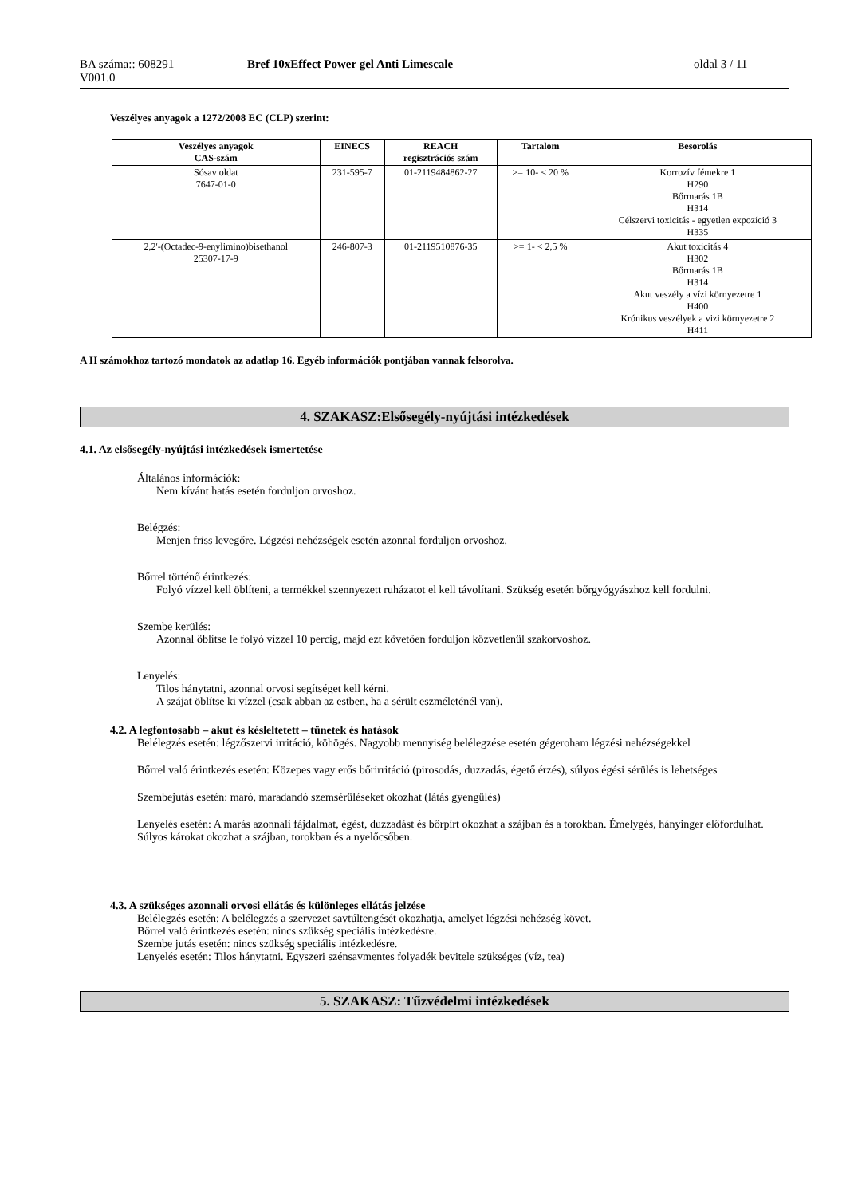BA száma:: 608291
V001.0
Bref 10xEffect Power gel Anti Limescale oldal 3 / 11
Veszélyes anyagok a 1272/2008 EC (CLP) szerint:
| Veszélyes anyagok CAS-szám | EINECS | REACH regisztrációs szám | Tartalom | Besorolás |
| --- | --- | --- | --- | --- |
| Sósav oldat 7647-01-0 | 231-595-7 | 01-2119484862-27 | >= 10- < 20 % | Korrozív fémekre 1 H290 Bőrmarás 1B H314 Célszervi toxicitás - egyetlen expozíció 3 H335 |
| 2,2'-(Octadec-9-enylimino)bisethanol 25307-17-9 | 246-807-3 | 01-2119510876-35 | >= 1- < 2,5 % | Akut toxicitás 4 H302 Bőrmarás 1B H314 Akut veszély a vízi környezetre 1 H400 Krónikus veszélyek a vizi környezetre 2 H411 |
A H számokhoz tartozó mondatok az adatlap 16. Egyéb információk pontjában vannak felsorolva.
4. SZAKASZ:Elsősegély-nyújtási intézkedések
4.1. Az elsősegély-nyújtási intézkedések ismertetése
Általános információk:
Nem kívánt hatás esetén forduljon orvoshoz.
Belégzés:
Menjen friss levegőre. Légzési nehézségek esetén azonnal forduljon orvoshoz.
Bőrrel történő érintkezés:
Folyó vízzel kell öblíteni, a termékkel szennyezett ruházatot el kell távolítani. Szükség esetén bőrgyógyászhoz kell fordulni.
Szembe kerülés:
Azonnal öblítse le folyó vízzel 10 percig, majd ezt követően forduljon közvetlenül szakorvoshoz.
Lenyelés:
Tilos hánytatni, azonnal orvosi segítséget kell kérni.
A szájat öblítse ki vízzel (csak abban az estben, ha a sérült eszméleténél van).
4.2. A legfontosabb – akut és késleltetett – tünetek és hatások
Belélegzés esetén: légzőszervi irritáció, köhögés. Nagyobb mennyiség belélegzése esetén gégeroham légzési nehézségekkel
Bőrrel való érintkezés esetén: Közepes vagy erős bőrirritáció (pirosodás, duzzadás, égető érzés), súlyos égési sérülés is lehetséges
Szembejutás esetén: maró, maradandó szemsérüléseket okozhat (látás gyengülés)
Lenyelés esetén: A marás azonnali fájdalmat, égést, duzzadást és bőrpírt okozhat a szájban és a torokban. Émelygés, hányinger előfordulhat. Súlyos károkat okozhat a szájban, torokban és a nyelőcsőben.
4.3. A szükséges azonnali orvosi ellátás és különleges ellátás jelzése
Belélegzés esetén: A belélegzés a szervezet savtúltengését okozhatja, amelyet légzési nehézség követ.
Bőrrel való érintkezés esetén: nincs szükség speciális intézkedésre.
Szembe jutás esetén: nincs szükség speciális intézkedésre.
Lenyelés esetén: Tilos hánytatni. Egyszeri szénsavmentes folyadék bevitele szükséges (víz, tea)
5. SZAKASZ: Tűzvédelmi intézkedések